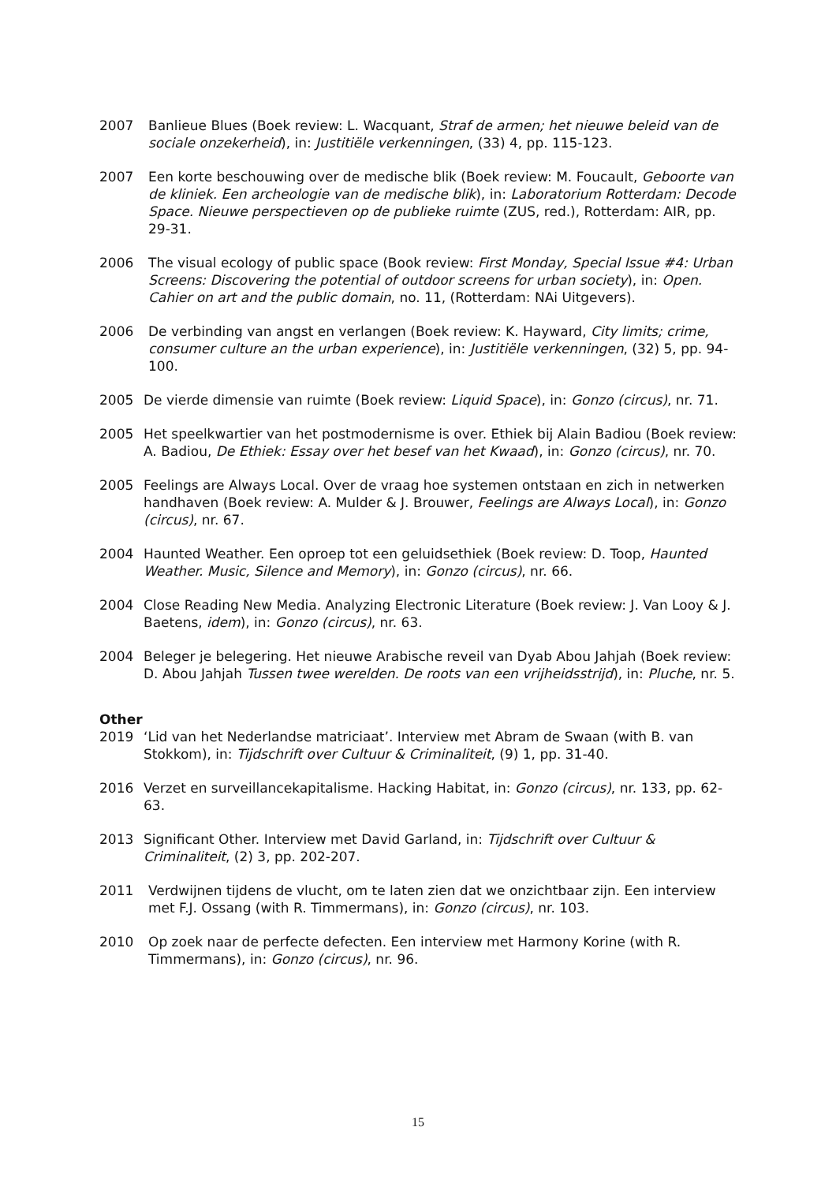2007 Banlieue Blues (Boek review: L. Wacquant, Straf de armen; het nieuwe beleid van de sociale onzekerheid), in: Justitiële verkenningen, (33) 4, pp. 115-123.
2007 Een korte beschouwing over de medische blik (Boek review: M. Foucault, Geboorte van de kliniek. Een archeologie van de medische blik), in: Laboratorium Rotterdam: Decode Space. Nieuwe perspectieven op de publieke ruimte (ZUS, red.), Rotterdam: AIR, pp. 29-31.
2006 The visual ecology of public space (Book review: First Monday, Special Issue #4: Urban Screens: Discovering the potential of outdoor screens for urban society), in: Open. Cahier on art and the public domain, no. 11, (Rotterdam: NAi Uitgevers).
2006 De verbinding van angst en verlangen (Boek review: K. Hayward, City limits; crime, consumer culture an the urban experience), in: Justitiële verkenningen, (32) 5, pp. 94-100.
2005 De vierde dimensie van ruimte (Boek review: Liquid Space), in: Gonzo (circus), nr. 71.
2005 Het speelkwartier van het postmodernisme is over. Ethiek bij Alain Badiou (Boek review: A. Badiou, De Ethiek: Essay over het besef van het Kwaad), in: Gonzo (circus), nr. 70.
2005 Feelings are Always Local. Over de vraag hoe systemen ontstaan en zich in netwerken handhaven (Boek review: A. Mulder & J. Brouwer, Feelings are Always Local), in: Gonzo (circus), nr. 67.
2004 Haunted Weather. Een oproep tot een geluidsethiek (Boek review: D. Toop, Haunted Weather. Music, Silence and Memory), in: Gonzo (circus), nr. 66.
2004 Close Reading New Media. Analyzing Electronic Literature (Boek review: J. Van Looy & J. Baetens, idem), in: Gonzo (circus), nr. 63.
2004 Beleger je belegering. Het nieuwe Arabische reveil van Dyab Abou Jahjah (Boek review: D. Abou Jahjah Tussen twee werelden. De roots van een vrijheidsstrijd), in: Pluche, nr. 5.
Other
2019 ‘Lid van het Nederlandse matriciaat’. Interview met Abram de Swaan (with B. van Stokkom), in: Tijdschrift over Cultuur & Criminaliteit, (9) 1, pp. 31-40.
2016 Verzet en surveillancekapitalisme. Hacking Habitat, in: Gonzo (circus), nr. 133, pp. 62-63.
2013 Significant Other. Interview met David Garland, in: Tijdschrift over Cultuur & Criminaliteit, (2) 3, pp. 202-207.
2011 Verdwijnen tijdens de vlucht, om te laten zien dat we onzichtbaar zijn. Een interview met F.J. Ossang (with R. Timmermans), in: Gonzo (circus), nr. 103.
2010 Op zoek naar de perfecte defecten. Een interview met Harmony Korine (with R. Timmermans), in: Gonzo (circus), nr. 96.
15